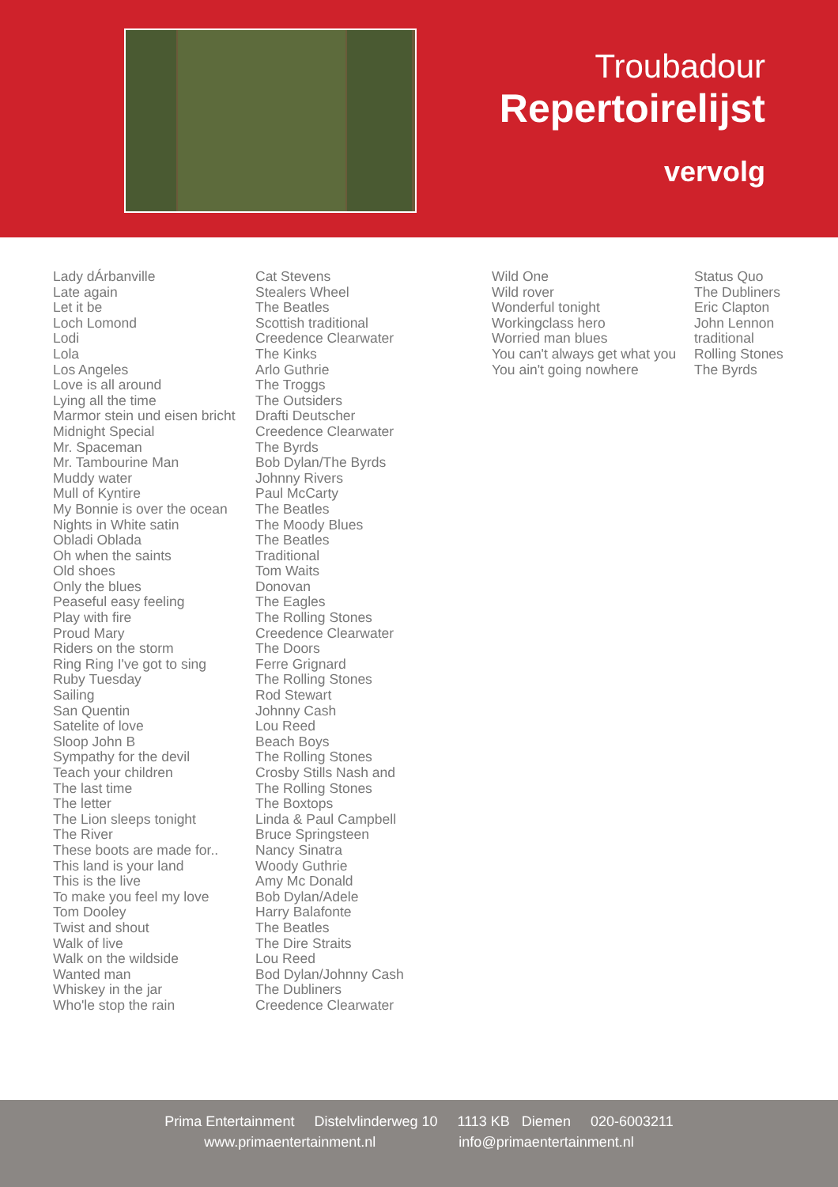Troubadour
Repertoirelijst
vervolg
| Lady dÁrbanville | Cat Stevens |
| Late again | Stealers Wheel |
| Let it be | The Beatles |
| Loch Lomond | Scottish traditional |
| Lodi | Creedence Clearwater |
| Lola | The Kinks |
| Los Angeles | Arlo Guthrie |
| Love is all around | The Troggs |
| Lying all the time | The Outsiders |
| Marmor stein und eisen bricht | Drafti Deutscher |
| Midnight Special | Creedence Clearwater |
| Mr. Spaceman | The Byrds |
| Mr. Tambourine Man | Bob Dylan/The Byrds |
| Muddy water | Johnny Rivers |
| Mull of Kyntire | Paul McCarty |
| My Bonnie is over the ocean | The Beatles |
| Nights in White satin | The Moody Blues |
| Obladi Oblada | The Beatles |
| Oh when the saints | Traditional |
| Old shoes | Tom Waits |
| Only the blues | Donovan |
| Peaseful easy feeling | The Eagles |
| Play with fire | The Rolling Stones |
| Proud Mary | Creedence Clearwater |
| Riders on the storm | The Doors |
| Ring Ring I've got to sing | Ferre Grignard |
| Ruby Tuesday | The Rolling Stones |
| Sailing | Rod Stewart |
| San Quentin | Johnny Cash |
| Satelite of love | Lou Reed |
| Sloop John B | Beach Boys |
| Sympathy for the devil | The Rolling Stones |
| Teach your children | Crosby Stills Nash and |
| The last time | The Rolling Stones |
| The letter | The Boxtops |
| The Lion sleeps tonight | Linda & Paul Campbell |
| The River | Bruce Springsteen |
| These boots are made for.. | Nancy Sinatra |
| This land is your land | Woody Guthrie |
| This is the live | Amy Mc Donald |
| To make you feel my love | Bob Dylan/Adele |
| Tom Dooley | Harry Balafonte |
| Twist and shout | The Beatles |
| Walk of live | The Dire Straits |
| Walk on the wildside | Lou Reed |
| Wanted man | Bod Dylan/Johnny Cash |
| Whiskey in the jar | The Dubliners |
| Who'le stop the rain | Creedence Clearwater |
| Wild One | Status Quo |
| Wild rover | The Dubliners |
| Wonderful tonight | Eric Clapton |
| Workingclass hero | John Lennon |
| Worried man blues | traditional |
| You can't always get what you | Rolling Stones |
| You ain't going nowhere | The Byrds |
Prima Entertainment Distelvlinderweg 10 1113 KB Diemen 020-6003211
www.primaentertainment.nl info@primaentertainment.nl